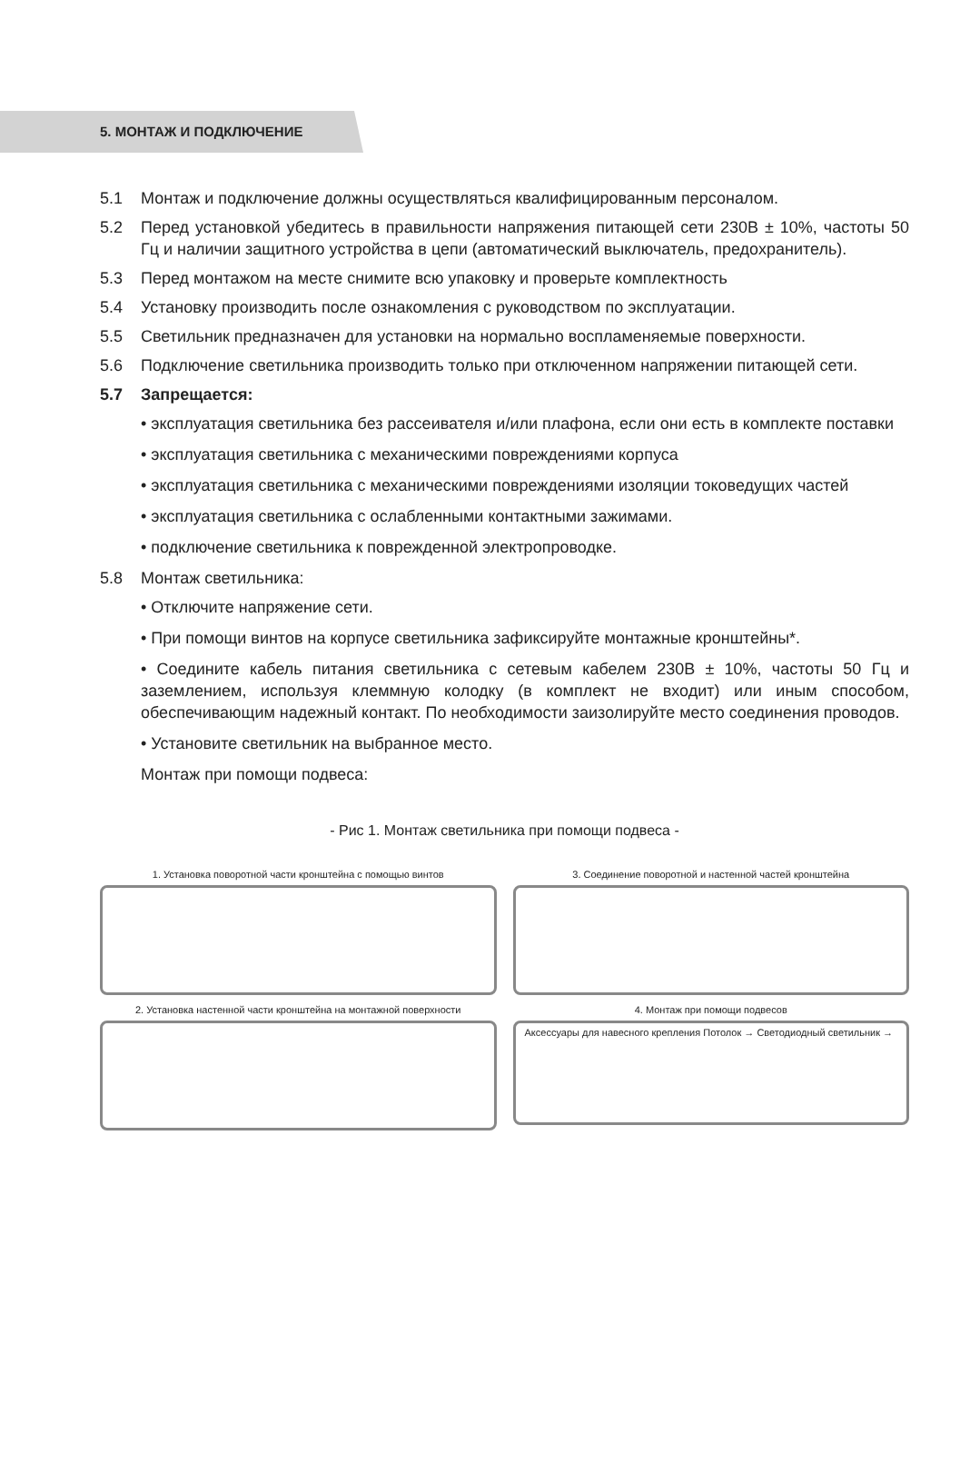5. МОНТАЖ И ПОДКЛЮЧЕНИЕ
5.1 Монтаж и подключение должны осуществляться квалифицированным персоналом.
5.2 Перед установкой убедитесь в правильности напряжения питающей сети 230В ± 10%, частоты 50 Гц и наличии защитного устройства в цепи (автоматический выключатель, предохранитель).
5.3 Перед монтажом на месте снимите всю упаковку и проверьте комплектность
5.4 Установку производить после ознакомления с руководством по эксплуатации.
5.5 Светильник предназначен для установки на нормально воспламеняемые поверхности.
5.6 Подключение светильника производить только при отключенном напряжении питающей сети.
5.7 Запрещается:
• эксплуатация светильника без рассеивателя и/или плафона, если они есть в комплекте поставки
• эксплуатация светильника с механическими повреждениями корпуса
• эксплуатация светильника с механическими повреждениями изоляции токоведущих частей
• эксплуатация светильника с ослабленными контактными зажимами.
• подключение светильника к поврежденной электропроводке.
5.8 Монтаж светильника:
• Отключите напряжение сети.
• При помощи винтов на корпусе светильника зафиксируйте монтажные кронштейны*.
• Соедините кабель питания светильника с сетевым кабелем 230В ± 10%, частоты 50 Гц и заземлением, используя клеммную колодку (в комплект не входит) или иным способом, обеспечивающим надежный контакт. По необходимости заизолируйте место соединения проводов.
• Установите светильник на выбранное место.
Монтаж при помощи подвеса:
- Рис 1. Монтаж светильника при помощи подвеса -
1. Установка поворотной части кронштейна с помощью винтов
3. Соединение поворотной и настенной частей кронштейна
2. Установка настенной части кронштейна на монтажной поверхности
4. Монтаж при помощи подвесов
Аксессуары для навесного крепления Потолок → Светодиодный светильник →